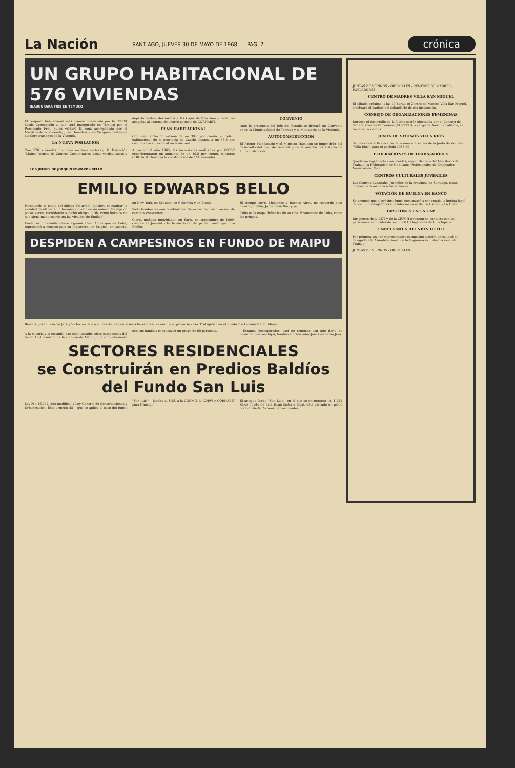La Nación
SANTIAGO, JUEVES 30 DE MAYO DE 1968 PAG. 7
crónica
UN GRUPO HABITACIONAL DE 576 VIVIENDAS
INAUGURARA FREI EN TEMUCO
El conjunto habitacional más grande construido por la CORVI desde Concepción al sur, será inaugurado en Temuco por el Presidente Frei, quien visitará la zona acompañado por el Ministro de la Vivienda, Juan Hamilton y los Vicepresidentes de las Corporaciones de la Vivienda.
LA NUEVA POBLACION
Con 576 viviendas divididas en tres sectores, la Población "Llaima" consta de Centros Comunitarios, áreas verdes, casas y departamentos, destinados a las Cajas de Previsión y personas acogidas al sistema de ahorro popular de CORHABIT.
PLAN HABITACIONAL
Con una población urbana de un 38,7 por ciento, el déficit habitacional de la provincia de Cautín alcanza a un 38,8 por ciento, cifra superior al nivel nacional.
A partir del año 1965, las inversiones realizadas por CORVI experimentaron un aumento de un 19,5 por ciento, mientras CORHABIT financió la construcción de 144 viviendas.
CONVENIO
Ante la presencia del Jefe del Estado se firmará un Convenio entre la Municipalidad de Temuco y el Ministerio de la Vivienda.
AUTOCONSTRUCCION
El Primer Mandatario y el Ministro Hamilton se impondrán del desarrollo del plan de vivienda y de la marcha del sistema de autoconstrucción.
LOS JUEVES DE JOAQUIN EDWARDS BELLO
EMILIO EDWARDS BELLO
Parodiando el estilo del obispo Villarroel, quisiera encuadrar la vanidad de alabar a un hermano, o algo de mí mismo. Me dije no pocas veces, recordando a dicho obispo: "¡Oh, como holgara de que ajena mano escribiera las virtudes de Emilio!".
Emilio es diplomático hace algunos años. Antes que en Cuba, representó a nuestro país en Inglaterra, en Bélgica, en Austria, en New York, en Ecuador, en Colombia y en Brasil.
Todo hombre es una combinación de experimentos diversos, de cambios constantes.
Cierta mañana inolvidable, en París, en septiembre de 1909, compré Le Journal y leí la narración del primer vuelo que hizo Emilio.
El tiempo corre. Llegamos a Buenos Aires, no recuerdo bien cuándo, Emilio, Jorge Besa Díaz y yo.
Cuba es la etapa definitiva de su vida. Enamorado de Cuba, como los gringos.
DESPIDEN A CAMPESINOS EN FUNDO DE MAIPU
Barrera, José Eucarpio Jara y Victorino Saldía s, tres de los campesinos lanzados a la cesantía explican su caso. Trabajaban en el Fundo "Lo Encañada", en Maipú
A la miseria y la cesantía han sido lanzados siete campesinos del fundo Lo Encañado de la comuna de Maipú, que conjuntamente con sus familias constituyen un grupo de 60 personas.
—Estamos desesperados, casi no tenemos con que darle de comer a nuestros hijos, finalizó el trabajador José Euscarpio Jara.
SECTORES RESIDENCIALES
se Construirán en Predios Baldíos del Fundo San Luis
Ley N.o 16.742, que modifica la Ley General de Construcciones y Urbanización. Este artículo 55 —que se aplica al caso del fundo "San Luis"— faculta al SNS, a la CORMU, la CORVI y CORHABIT para transigir.
El antiguo fundo "San Luis", en el que se encuentran los 1.252 sitios objeto de esta larga historia legal, está ubicado en pleno corazón de la Comuna de Las Condes.
JUNTAS DE VECINOS - GREMIALES - CENTROS DE MADRES - POBLADORES
CENTRO DE MADRES VILLA SAN MIGUEL
El sábado próximo, a las 17 horas, el Centro de Madres Villa San Miguel, efectuará el bautizo del estandarte de esa institución.
CONSEJO DE ORGANIZACIONES FEMENINAS
Durante el desarrollo de la última sesión efectuada por el Consejo de Organizaciones Femeninas (COFECH), a cargo de Amanda Labarca, se tomaron acuerdos.
JUNTA DE VECINOS VILLA RIOS
Se llevó a cabo la elección de la nueva directiva de la Junta de Vecinos "Villa Ríos", para el período 1968-69.
FEDERACIONES DE TRABAJADORES
Quedaron legalmente constituidas, según Decreto del Ministerio del Trabajo, la Federación de Sindicatos Profesionales de Empleados Navieros de Chile.
CENTROS CULTURALES JUVENILES
Los Centros Culturales Juveniles de la provincia de Santiago, están citados para mañana a las 20 horas.
VOTACION DE HUELGA EN BANCO
Se anunció que el próximo lunes comenzará a ser votada la huelga legal de los 300 trabajadores que laboran en el Banco Osorno y La Unión.
GESTIONES EN LA CAP
Dirigentes de la CUT y de la CEPCH entraron en contacto con los personeros sindicales de los 5.500 trabajadores de Huachipato.
CAMPESINO A REUNION DE OIT
Por primera vez, un representante campesino asistirá en calidad de delegado a la Asamblea Anual de la Organización Internacional del Trabajo.
JUNTAS DE VECINOS - GREMIALES